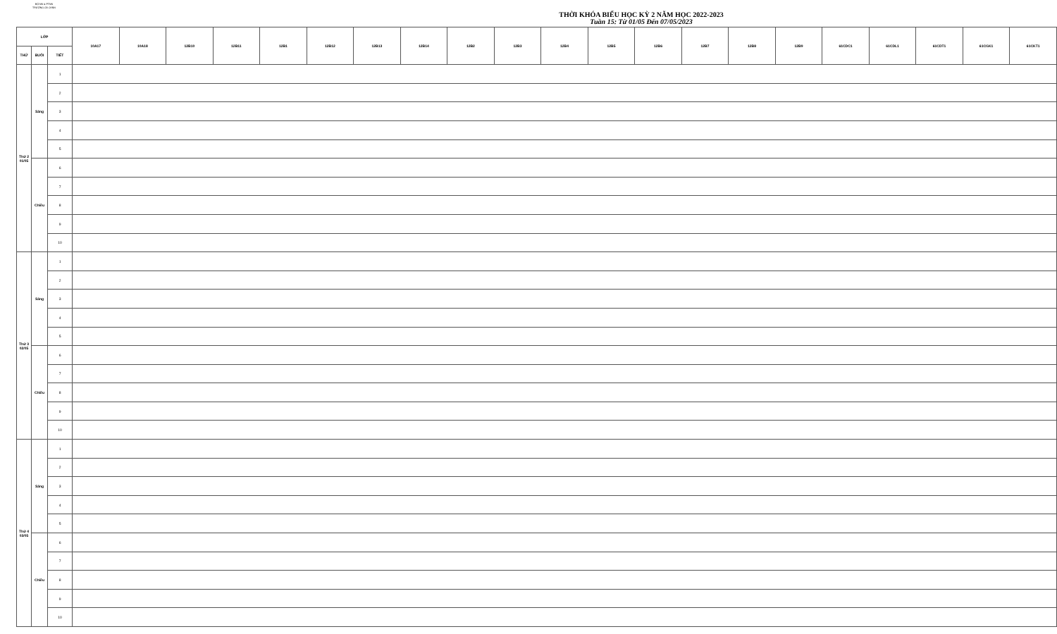BỘ NN & PTNN
TRƯỜNG CĐ CKNN
THỜI KHÓA BIỂU HỌC KỲ 2 NĂM HỌC 2022-2023
Tuần 15: Từ 01/05 Đến 07/05/2023
| LỚP | | | 10A17 | 10A18 | 12B10 | 12B11 | 12B1 | 12B12 | 12B13 | 12B14 | 12B2 | 12B3 | 12B4 | 12B5 | 12B6 | 12B7 | 12B8 | 12B9 | 61CDC1 | 61CDL1 | 61CDT1 | 61CGK1 | 61CKT1 |
| --- | --- | --- | --- | --- | --- | --- | --- | --- | --- | --- | --- | --- | --- | --- | --- | --- | --- | --- | --- | --- | --- | --- | --- |
| THỨ | BUỔI | TIẾT | | | | | | | | | | | | | | | | | | | | | |
| Thứ 2 01/05 | Sáng | 1 | | | | | | | | | | | | | | | | | | | | | |
| | | 2 | | | | | | | | | | | | | | | | | | | | | |
| | | 3 | | | | | | | | | | | | | | | | | | | | | |
| | | 4 | | | | | | | | | | | | | | | | | | | | | |
| | | 5 | | | | | | | | | | | | | | | | | | | | | |
| | Chiều | 6 | | | | | | | | | | | | | | | | | | | | | |
| | | 7 | | | | | | | | | | | | | | | | | | | | | |
| | | 8 | | | | | | | | | | | | | | | | | | | | | |
| | | 9 | | | | | | | | | | | | | | | | | | | | | |
| | | 10 | | | | | | | | | | | | | | | | | | | | | |
| Thứ 3 02/05 | Sáng | 1 | | | | | | | | | | | | | | | | | | | | | |
| | | 2 | | | | | | | | | | | | | | | | | | | | | |
| | | 3 | | | | | | | | | | | | | | | | | | | | | |
| | | 4 | | | | | | | | | | | | | | | | | | | | | |
| | | 5 | | | | | | | | | | | | | | | | | | | | | |
| | Chiều | 6 | | | | | | | | | | | | | | | | | | | | | |
| | | 7 | | | | | | | | | | | | | | | | | | | | | |
| | | 8 | | | | | | | | | | | | | | | | | | | | | |
| | | 9 | | | | | | | | | | | | | | | | | | | | | |
| | | 10 | | | | | | | | | | | | | | | | | | | | | |
| Thứ 4 03/05 | Sáng | 1 | | | | | | | | | | | | | | | | | | | | | |
| | | 2 | | | | | | | | | | | | | | | | | | | | | |
| | | 3 | | | | | | | | | | | | | | | | | | | | | |
| | | 4 | | | | | | | | | | | | | | | | | | | | | |
| | | 5 | | | | | | | | | | | | | | | | | | | | | |
| | Chiều | 6 | | | | | | | | | | | | | | | | | | | | | |
| | | 7 | | | | | | | | | | | | | | | | | | | | | |
| | | 8 | | | | | | | | | | | | | | | | | | | | | |
| | | 9 | | | | | | | | | | | | | | | | | | | | | |
| | | 10 | | | | | | | | | | | | | | | | | | | | | |